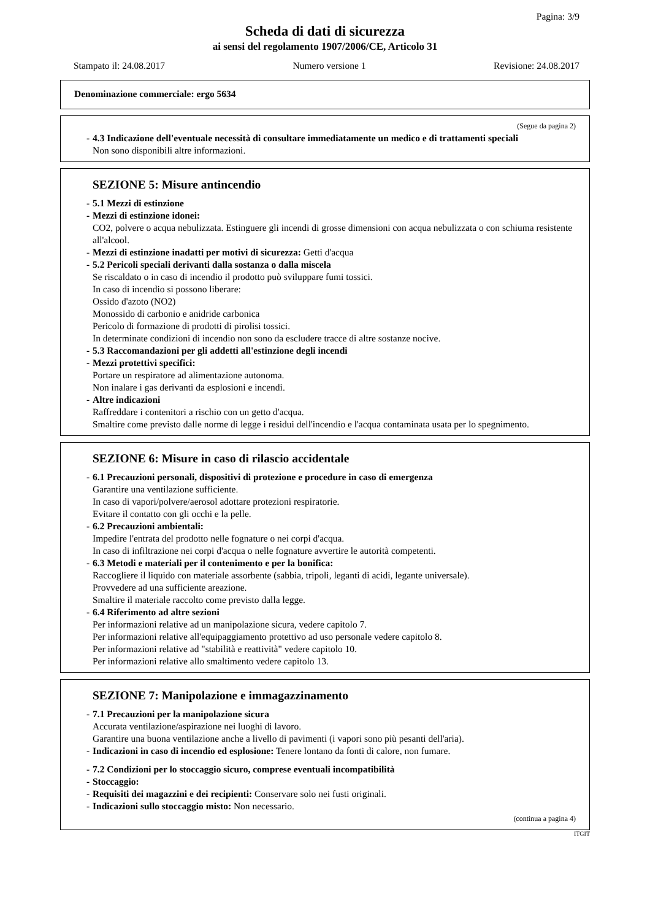Pagina: 3/9
Scheda di dati di sicurezza
ai sensi del regolamento 1907/2006/CE, Articolo 31
Stampato il: 24.08.2017 Numero versione 1 Revisione: 24.08.2017
Denominazione commerciale: ergo 5634
(Segue da pagina 2)
- 4.3 Indicazione dell'eventuale necessità di consultare immediatamente un medico e di trattamenti speciali
Non sono disponibili altre informazioni.
SEZIONE 5: Misure antincendio
- 5.1 Mezzi di estinzione
- Mezzi di estinzione idonei:
CO2, polvere o acqua nebulizzata. Estinguere gli incendi di grosse dimensioni con acqua nebulizzata o con schiuma resistente all'alcool.
- Mezzi di estinzione inadatti per motivi di sicurezza: Getti d'acqua
- 5.2 Pericoli speciali derivanti dalla sostanza o dalla miscela
Se riscaldato o in caso di incendio il prodotto può sviluppare fumi tossici.
In caso di incendio si possono liberare:
Ossido d'azoto (NO2)
Monossido di carbonio e anidride carbonica
Pericolo di formazione di prodotti di pirolisi tossici.
In determinate condizioni di incendio non sono da escludere tracce di altre sostanze nocive.
- 5.3 Raccomandazioni per gli addetti all'estinzione degli incendi
- Mezzi protettivi specifici:
Portare un respiratore ad alimentazione autonoma.
Non inalare i gas derivanti da esplosioni e incendi.
- Altre indicazioni
Raffreddare i contenitori a rischio con un getto d'acqua.
Smaltire come previsto dalle norme di legge i residui dell'incendio e l'acqua contaminata usata per lo spegnimento.
SEZIONE 6: Misure in caso di rilascio accidentale
- 6.1 Precauzioni personali, dispositivi di protezione e procedure in caso di emergenza
Garantire una ventilazione sufficiente.
In caso di vapori/polvere/aerosol adottare protezioni respiratorie.
Evitare il contatto con gli occhi e la pelle.
- 6.2 Precauzioni ambientali:
Impedire l'entrata del prodotto nelle fognature o nei corpi d'acqua.
In caso di infiltrazione nei corpi d'acqua o nelle fognature avvertire le autorità competenti.
- 6.3 Metodi e materiali per il contenimento e per la bonifica:
Raccogliere il liquido con materiale assorbente (sabbia, tripoli, leganti di acidi, legante universale).
Provvedere ad una sufficiente areazione.
Smaltire il materiale raccolto come previsto dalla legge.
- 6.4 Riferimento ad altre sezioni
Per informazioni relative ad un manipolazione sicura, vedere capitolo 7.
Per informazioni relative all'equipaggiamento protettivo ad uso personale vedere capitolo 8.
Per informazioni relative ad "stabilità e reattività" vedere capitolo 10.
Per informazioni relative allo smaltimento vedere capitolo 13.
SEZIONE 7: Manipolazione e immagazzinamento
- 7.1 Precauzioni per la manipolazione sicura
Accurata ventilazione/aspirazione nei luoghi di lavoro.
Garantire una buona ventilazione anche a livello di pavimenti (i vapori sono più pesanti dell'aria).
- Indicazioni in caso di incendio ed esplosione: Tenere lontano da fonti di calore, non fumare.
- 7.2 Condizioni per lo stoccaggio sicuro, comprese eventuali incompatibilità
- Stoccaggio:
- Requisiti dei magazzini e dei recipienti: Conservare solo nei fusti originali.
- Indicazioni sullo stoccaggio misto: Non necessario.
(continua a pagina 4)
ITGIT